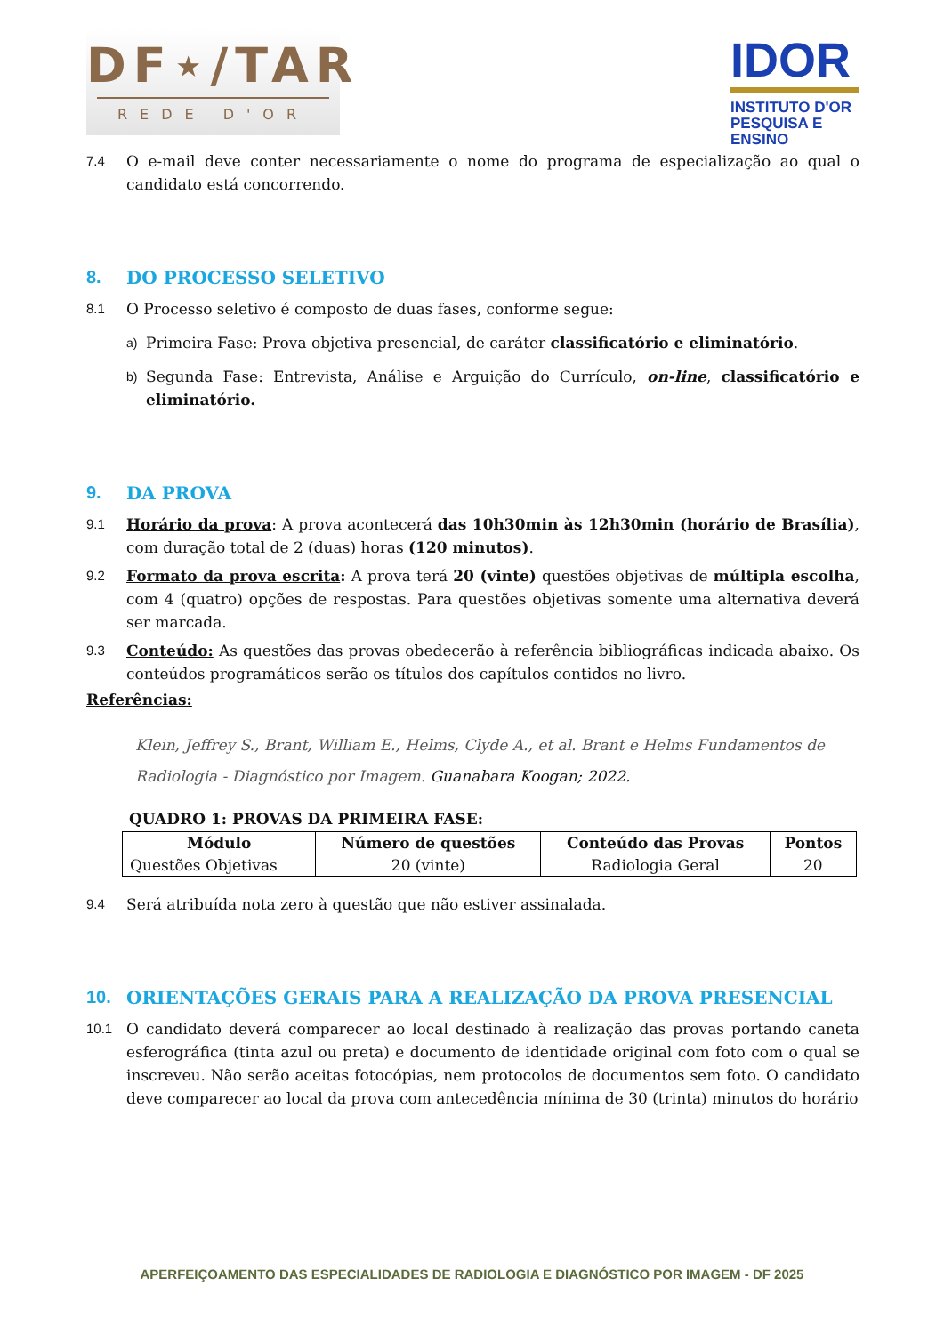DF⋆/TAR
REDE D'OR
IDOR
INSTITUTO D'OR
PESQUISA E ENSINO
7.4 O e-mail deve conter necessariamente o nome do programa de especialização ao qual o candidato está concorrendo.
8. DO PROCESSO SELETIVO
8.1 O Processo seletivo é composto de duas fases, conforme segue:
a) Primeira Fase: Prova objetiva presencial, de caráter classificatório e eliminatório.
b) Segunda Fase: Entrevista, Análise e Arguição do Currículo, on-line, classificatório e eliminatório.
9. DA PROVA
9.1 Horário da prova: A prova acontecerá das 10h30min às 12h30min (horário de Brasília), com duração total de 2 (duas) horas (120 minutos).
9.2 Formato da prova escrita: A prova terá 20 (vinte) questões objetivas de múltipla escolha, com 4 (quatro) opções de respostas. Para questões objetivas somente uma alternativa deverá ser marcada.
9.3 Conteúdo: As questões das provas obedecerão à referência bibliográficas indicada abaixo. Os conteúdos programáticos serão os títulos dos capítulos contidos no livro.
Referências:
Klein, Jeffrey S., Brant, William E., Helms, Clyde A., et al. Brant e Helms Fundamentos de Radiologia - Diagnóstico por Imagem. Guanabara Koogan; 2022.
QUADRO 1: PROVAS DA PRIMEIRA FASE:
| Módulo | Número de questões | Conteúdo das Provas | Pontos |
| --- | --- | --- | --- |
| Questões Objetivas | 20 (vinte) | Radiologia Geral | 20 |
9.4 Será atribuída nota zero à questão que não estiver assinalada.
10. ORIENTAÇÕES GERAIS PARA A REALIZAÇÃO DA PROVA PRESENCIAL
10.1 O candidato deverá comparecer ao local destinado à realização das provas portando caneta esferográfica (tinta azul ou preta) e documento de identidade original com foto com o qual se inscreveu. Não serão aceitas fotocópias, nem protocolos de documentos sem foto. O candidato deve comparecer ao local da prova com antecedência mínima de 30 (trinta) minutos do horário
APERFEIÇOAMENTO DAS ESPECIALIDADES DE RADIOLOGIA E DIAGNÓSTICO POR IMAGEM - DF 2025